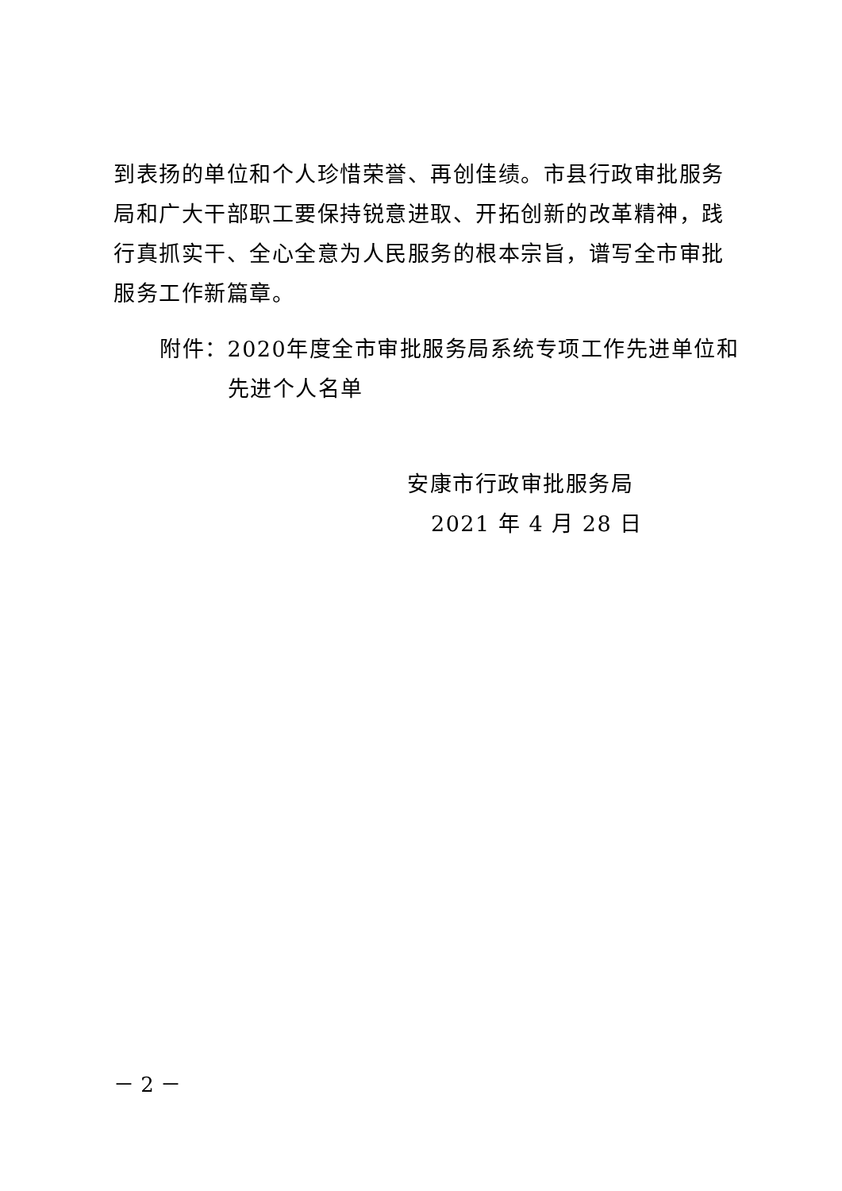到表扬的单位和个人珍惜荣誉、再创佳绩。市县行政审批服务局和广大干部职工要保持锐意进取、开拓创新的改革精神，践行真抓实干、全心全意为人民服务的根本宗旨，谱写全市审批服务工作新篇章。
附件： 2020年度全市审批服务局系统专项工作先进单位和先进个人名单
安康市行政审批服务局
2021 年 4 月 28 日
－ 2 －